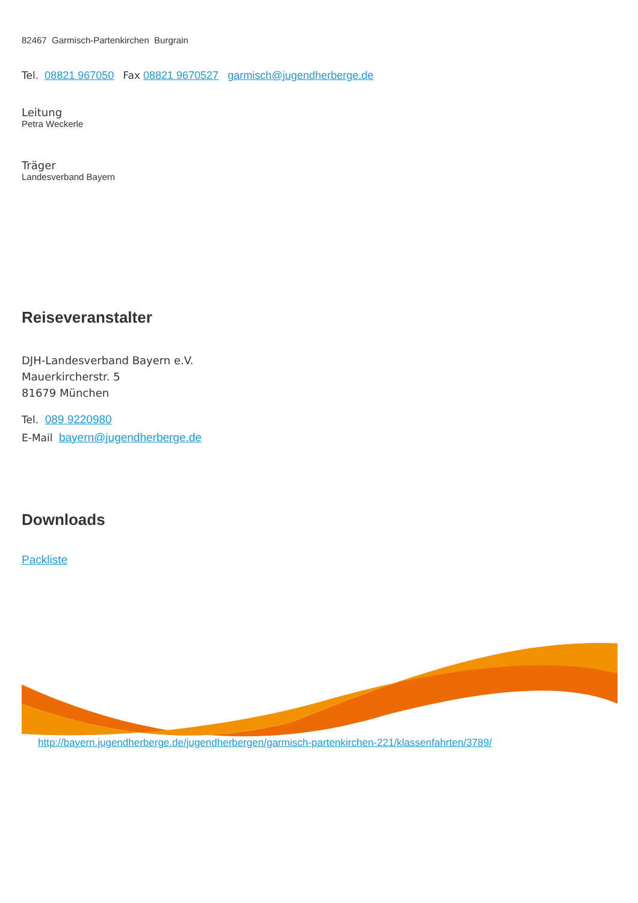82467 Garmisch-Partenkirchen Burgrain
Tel. 08821 967050 Fax 08821 9670527 garmisch@jugendherberge.de
Leitung
Petra Weckerle
Träger
Landesverband Bayern
Reiseveranstalter
DJH-Landesverband Bayern e.V.
Mauerkircherstr. 5
81679 München
Tel. 089 9220980
E-Mail bayern@jugendherberge.de
Downloads
Packliste
http://bayern.jugendherberge.de/jugendherbergen/garmisch-partenkirchen-221/klassenfahrten/3789/